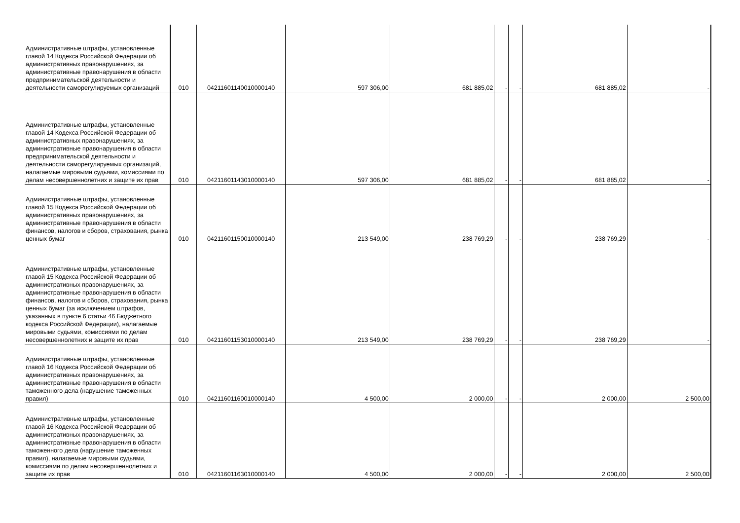| Административные штрафы, установленные главой 14 Кодекса Российской Федерации об административных правонарушениях, за административные правонарушения в области предпринимательской деятельности и деятельности саморегулируемых организаций | 010 | 04211601140010000140 | 597 306,00 | 681 885,02 | - | - | 681 885,02 | - |
| Административные штрафы, установленные главой 14 Кодекса Российской Федерации об административных правонарушениях, за административные правонарушения в области предпринимательской деятельности и деятельности саморегулируемых организаций, налагаемые мировыми судьями, комиссиями по делам несовершеннолетних и защите их прав | 010 | 04211601143010000140 | 597 306,00 | 681 885,02 | - | - | 681 885,02 | - |
| Административные штрафы, установленные главой 15 Кодекса Российской Федерации об административных правонарушениях, за административные правонарушения в области финансов, налогов и сборов, страхования, рынка ценных бумаг | 010 | 04211601150010000140 | 213 549,00 | 238 769,29 | - | - | 238 769,29 | - |
| Административные штрафы, установленные главой 15 Кодекса Российской Федерации об административных правонарушениях, за административные правонарушения в области финансов, налогов и сборов, страхования, рынка ценных бумаг (за исключением штрафов, указанных в пункте 6 статьи 46 Бюджетного кодекса Российской Федерации), налагаемые мировыми судьями, комиссиями по делам несовершеннолетних и защите их прав | 010 | 04211601153010000140 | 213 549,00 | 238 769,29 | - | - | 238 769,29 | - |
| Административные штрафы, установленные главой 16 Кодекса Российской Федерации об административных правонарушениях, за административные правонарушения в области таможенного дела (нарушение таможенных правил) | 010 | 04211601160010000140 | 4 500,00 | 2 000,00 | - | - | 2 000,00 | 2 500,00 |
| Административные штрафы, установленные главой 16 Кодекса Российской Федерации об административных правонарушениях, за административные правонарушения в области таможенного дела (нарушение таможенных правил), налагаемые мировыми судьями, комиссиями по делам несовершеннолетних и защите их прав | 010 | 04211601163010000140 | 4 500,00 | 2 000,00 | - | - | 2 000,00 | 2 500,00 |